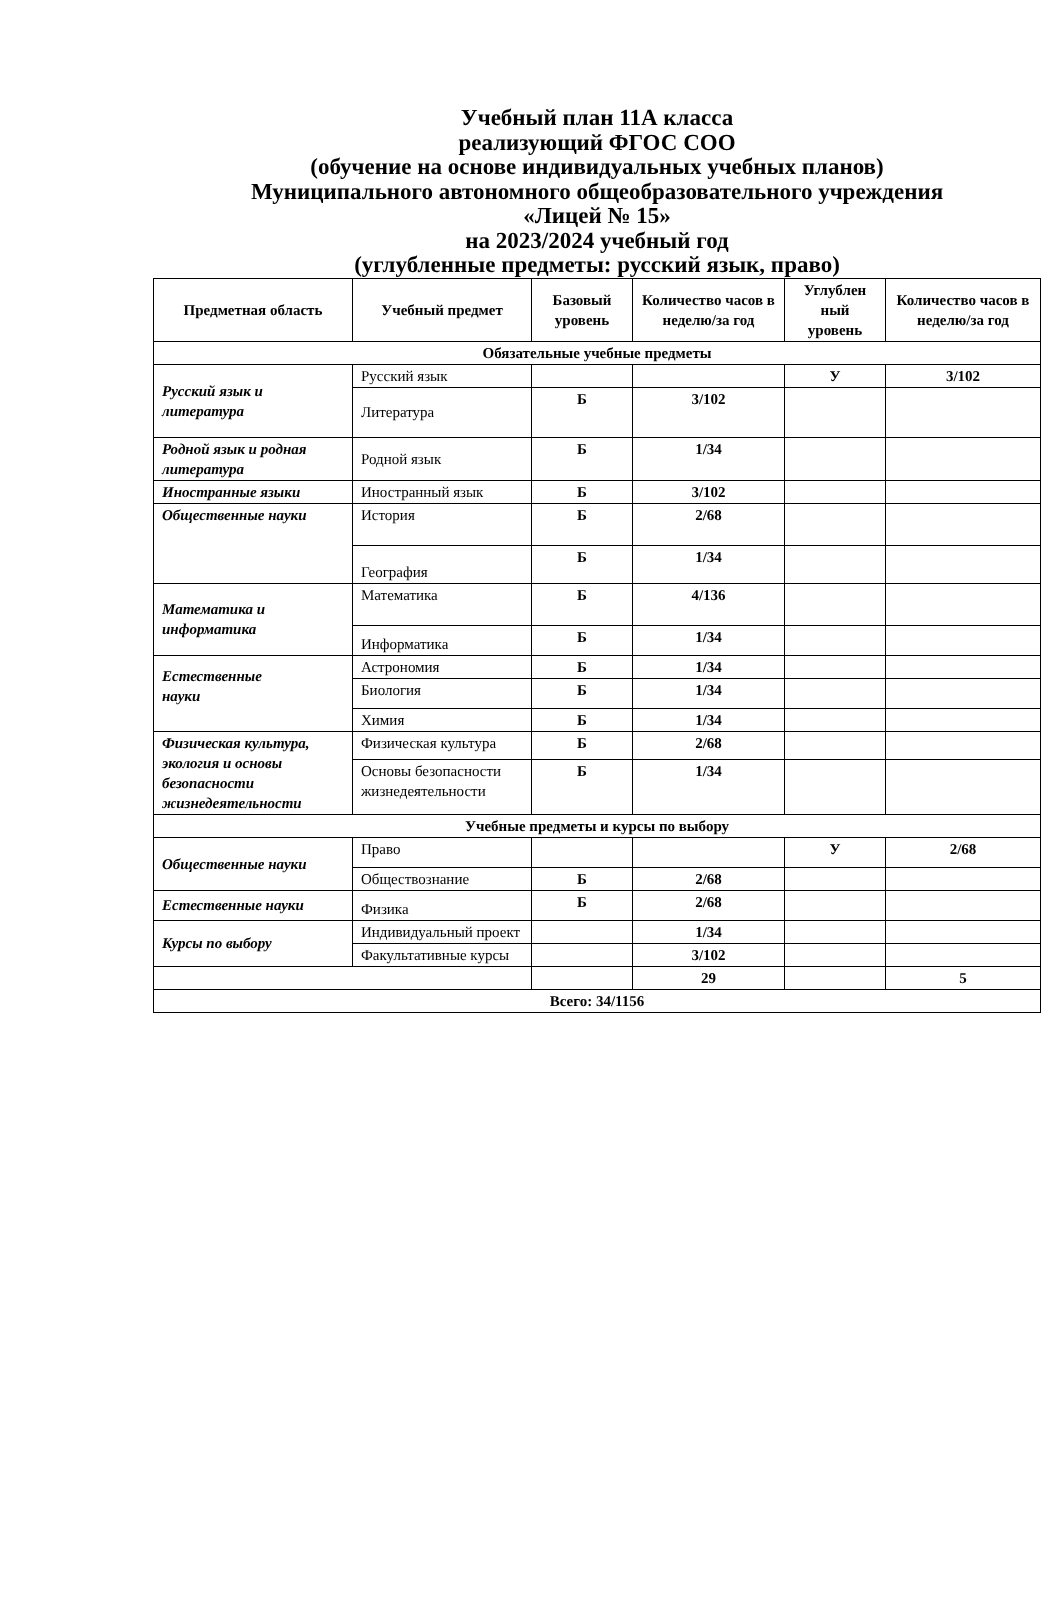Учебный план 11А класса
реализующий ФГОС СОО
(обучение на основе индивидуальных учебных планов)
Муниципального автономного общеобразовательного учреждения
«Лицей № 15»
на 2023/2024 учебный год
(углубленные предметы: русский язык, право)
| Предметная область | Учебный предмет | Базовый уровень | Количество часов в неделю/за год | Углублен ный уровень | Количество часов в неделю/за год |
| --- | --- | --- | --- | --- | --- |
| Обязательные учебные предметы | | | | | |
| Русский язык и литература | Русский язык | | | У | 3/102 |
| | Литература | Б | 3/102 | | |
| Родной язык и родная литература | Родной язык | Б | 1/34 | | |
| Иностранные языки | Иностранный язык | Б | 3/102 | | |
| Общественные науки | История | Б | 2/68 | | |
| | География | Б | 1/34 | | |
| Математика и информатика | Математика | Б | 4/136 | | |
| | Информатика | Б | 1/34 | | |
| Естественные науки | Астрономия | Б | 1/34 | | |
| | Биология | Б | 1/34 | | |
| | Химия | Б | 1/34 | | |
| Физическая культура, экология и основы безопасности жизнедеятельности | Физическая культура | Б | 2/68 | | |
| | Основы безопасности жизнедеятельности | Б | 1/34 | | |
| Учебные предметы и курсы по выбору | | | | | |
| Общественные науки | Право | | | У | 2/68 |
| | Обществознание | Б | 2/68 | | |
| Естественные науки | Физика | Б | 2/68 | | |
| Курсы по выбору | Индивидуальный проект | | 1/34 | | |
| | Факультативные курсы | | 3/102 | | |
| | | | 29 | | 5 |
| Всего: 34/1156 | | | | | |